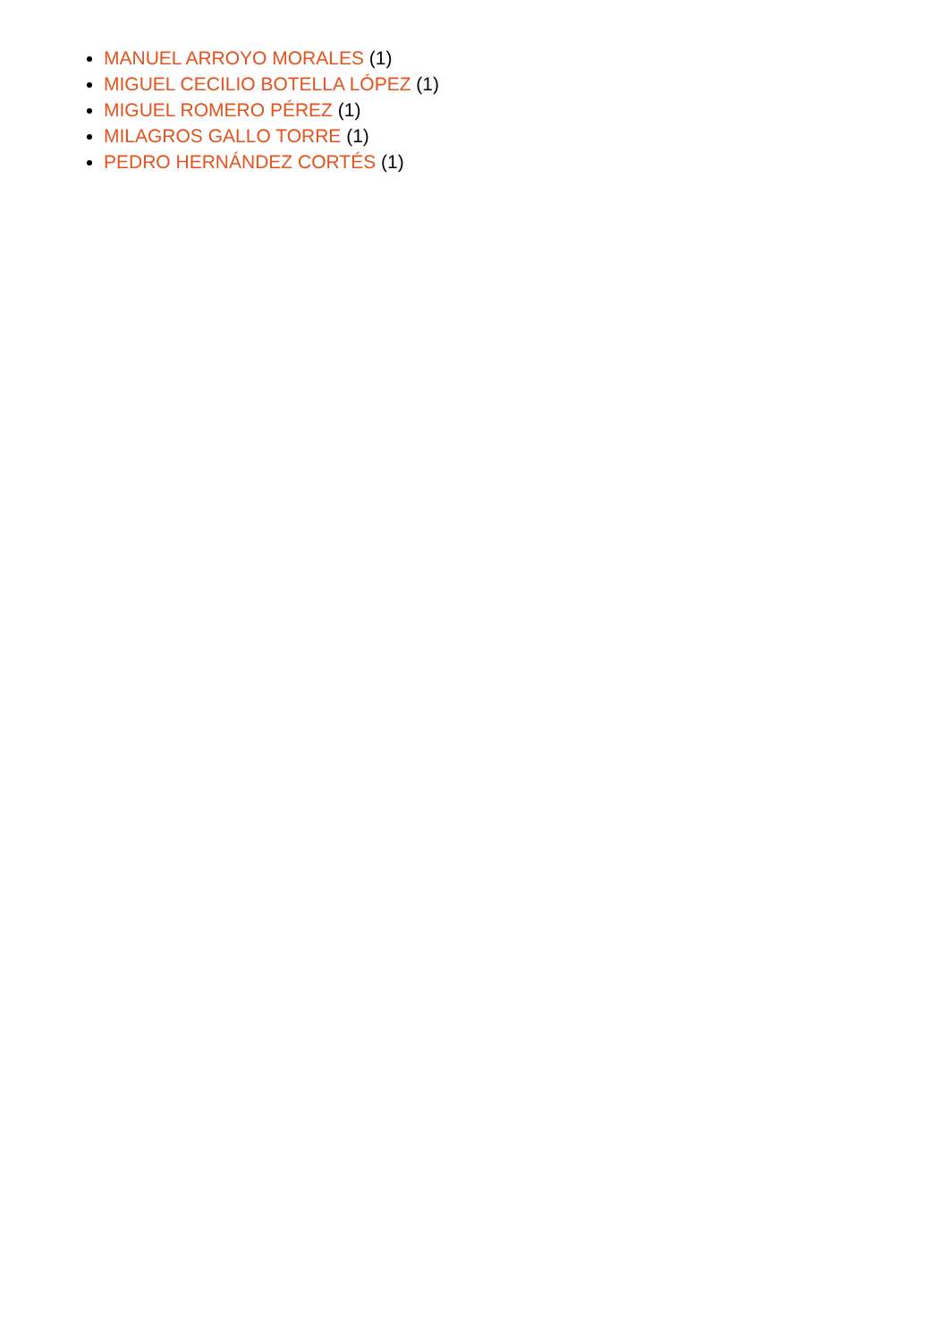MANUEL ARROYO MORALES (1)
MIGUEL CECILIO BOTELLA LÓPEZ (1)
MIGUEL ROMERO PÉREZ (1)
MILAGROS GALLO TORRE (1)
PEDRO HERNÁNDEZ CORTÉS (1)